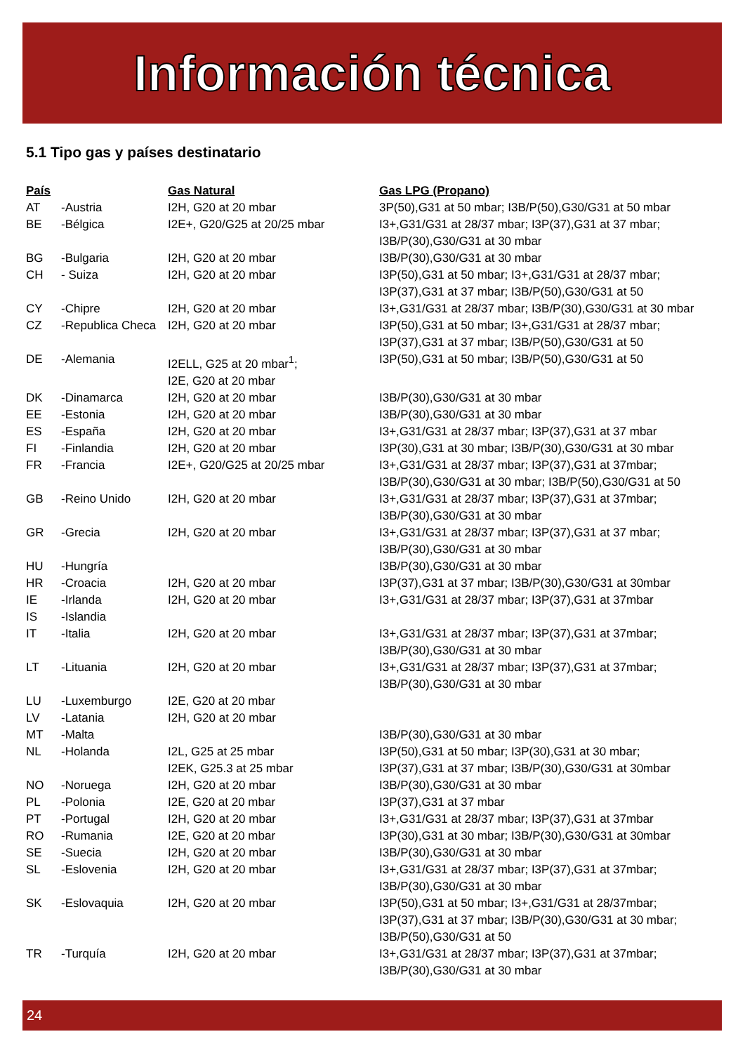Información técnica
5.1 Tipo gas y países destinatario
| País | | Gas Natural | Gas LPG (Propano) |
| --- | --- | --- | --- |
| AT | -Austria | I2H, G20 at 20 mbar | 3P(50),G31 at 50 mbar; I3B/P(50),G30/G31 at 50 mbar |
| BE | -Bélgica | I2E+, G20/G25 at 20/25 mbar | I3+,G31/G31 at 28/37 mbar; I3P(37),G31 at 37 mbar; I3B/P(30),G30/G31 at 30 mbar |
| BG | -Bulgaria | I2H, G20 at 20 mbar | I3B/P(30),G30/G31 at 30 mbar |
| CH | - Suiza | I2H, G20 at 20 mbar | I3P(50),G31 at 50 mbar; I3+,G31/G31 at 28/37 mbar; I3P(37),G31 at 37 mbar; I3B/P(50),G30/G31 at 50 |
| CY | -Chipre | I2H, G20 at 20 mbar | I3+,G31/G31 at 28/37 mbar; I3B/P(30),G30/G31 at 30 mbar |
| CZ | -Republica Checa | I2H, G20 at 20 mbar | I3P(50),G31 at 50 mbar; I3+,G31/G31 at 28/37 mbar; I3P(37),G31 at 37 mbar; I3B/P(50),G30/G31 at 50 |
| DE | -Alemania | I2ELL, G25 at 20 mbar<sup>1</sup>; I2E, G20 at 20 mbar | I3P(50),G31 at 50 mbar; I3B/P(50),G30/G31 at 50 |
| DK | -Dinamarca | I2H, G20 at 20 mbar | I3B/P(30),G30/G31 at 30 mbar |
| EE | -Estonia | I2H, G20 at 20 mbar | I3B/P(30),G30/G31 at 30 mbar |
| ES | -España | I2H, G20 at 20 mbar | I3+,G31/G31 at 28/37 mbar; I3P(37),G31 at 37 mbar |
| FI | -Finlandia | I2H, G20 at 20 mbar | I3P(30),G31 at 30 mbar; I3B/P(30),G30/G31 at 30 mbar |
| FR | -Francia | I2E+, G20/G25 at 20/25 mbar | I3+,G31/G31 at 28/37 mbar; I3P(37),G31 at 37mbar; I3B/P(30),G30/G31 at 30 mbar; I3B/P(50),G30/G31 at 50 |
| GB | -Reino Unido | I2H, G20 at 20 mbar | I3+,G31/G31 at 28/37 mbar; I3P(37),G31 at 37mbar; I3B/P(30),G30/G31 at 30 mbar |
| GR | -Grecia | I2H, G20 at 20 mbar | I3+,G31/G31 at 28/37 mbar; I3P(37),G31 at 37 mbar; I3B/P(30),G30/G31 at 30 mbar |
| HU | -Hungría | | I3B/P(30),G30/G31 at 30 mbar |
| HR | -Croacia | I2H, G20 at 20 mbar | I3P(37),G31 at 37 mbar; I3B/P(30),G30/G31 at 30mbar |
| IE | -Irlanda | I2H, G20 at 20 mbar | I3+,G31/G31 at 28/37 mbar; I3P(37),G31 at 37mbar |
| IS | -Islandia | | |
| IT | -Italia | I2H, G20 at 20 mbar | I3+,G31/G31 at 28/37 mbar; I3P(37),G31 at 37mbar; I3B/P(30),G30/G31 at 30 mbar |
| LT | -Lituania | I2H, G20 at 20 mbar | I3+,G31/G31 at 28/37 mbar; I3P(37),G31 at 37mbar; I3B/P(30),G30/G31 at 30 mbar |
| LU | -Luxemburgo | I2E, G20 at 20 mbar | |
| LV | -Latania | I2H, G20 at 20 mbar | |
| MT | -Malta | | I3B/P(30),G30/G31 at 30 mbar |
| NL | -Holanda | I2L, G25 at 25 mbar I2EK, G25.3 at 25 mbar | I3P(50),G31 at 50 mbar; I3P(30),G31 at 30 mbar; I3P(37),G31 at 37 mbar; I3B/P(30),G30/G31 at 30mbar |
| NO | -Noruega | I2H, G20 at 20 mbar | I3B/P(30),G30/G31 at 30 mbar |
| PL | -Polonia | I2E, G20 at 20 mbar | I3P(37),G31 at 37 mbar |
| PT | -Portugal | I2H, G20 at 20 mbar | I3+,G31/G31 at 28/37 mbar; I3P(37),G31 at 37mbar |
| RO | -Rumania | I2E, G20 at 20 mbar | I3P(30),G31 at 30 mbar; I3B/P(30),G30/G31 at 30mbar |
| SE | -Suecia | I2H, G20 at 20 mbar | I3B/P(30),G30/G31 at 30 mbar |
| SL | -Eslovenia | I2H, G20 at 20 mbar | I3+,G31/G31 at 28/37 mbar; I3P(37),G31 at 37mbar; I3B/P(30),G30/G31 at 30 mbar |
| SK | -Eslovaquia | I2H, G20 at 20 mbar | I3P(50),G31 at 50 mbar; I3+,G31/G31 at 28/37mbar; I3P(37),G31 at 37 mbar; I3B/P(30),G30/G31 at 30 mbar; I3B/P(50),G30/G31 at 50 |
| TR | -Turquía | I2H, G20 at 20 mbar | I3+,G31/G31 at 28/37 mbar; I3P(37),G31 at 37mbar; I3B/P(30),G30/G31 at 30 mbar |
24